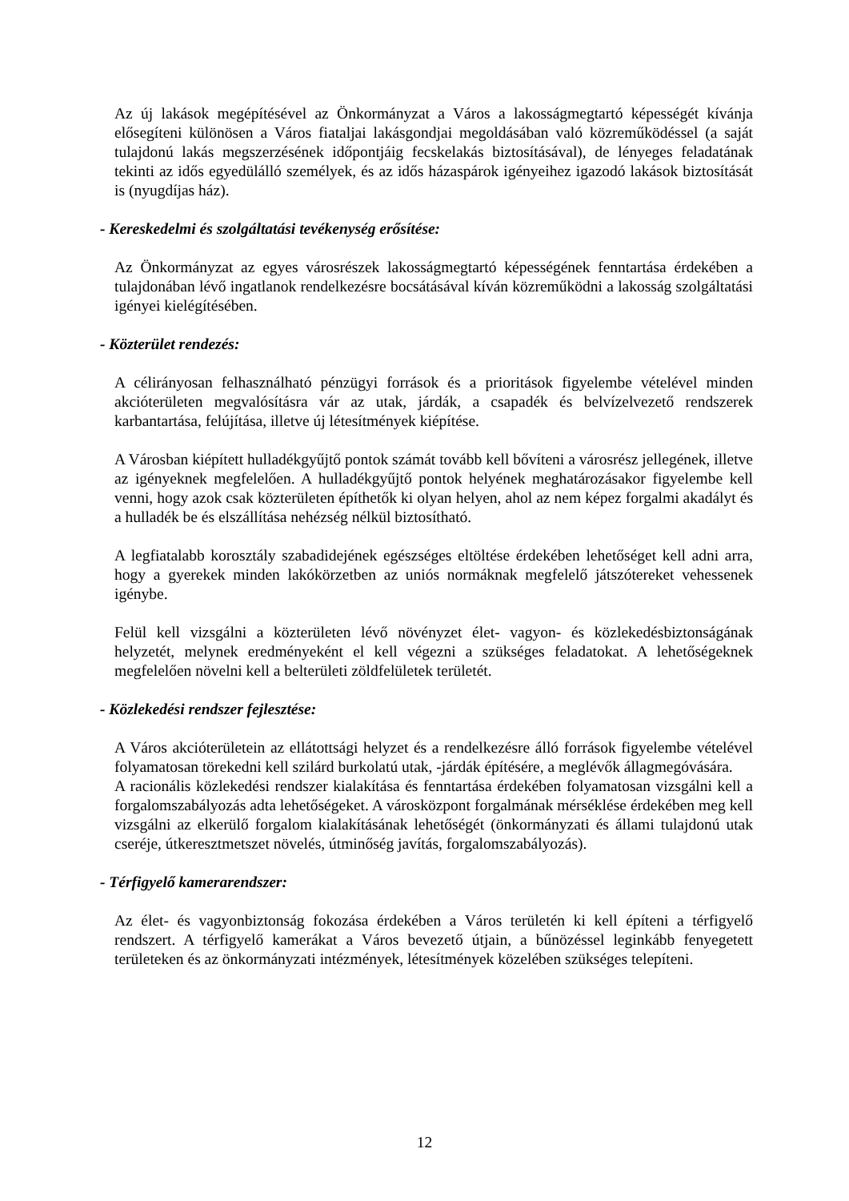Az új lakások megépítésével az Önkormányzat a Város a lakosságmegtartó képességét kívánja elősegíteni különösen a Város fiataljai lakásgondjai megoldásában való közreműködéssel (a saját tulajdonú lakás megszerzésének időpontjáig fecskelakás biztosításával), de lényeges feladatának tekinti az idős egyedülálló személyek, és az idős házaspárok igényeihez igazodó lakások biztosítását is (nyugdíjas ház).
- Kereskedelmi és szolgáltatási tevékenység erősítése:
Az Önkormányzat az egyes városrészek lakosságmegtartó képességének fenntartása érdekében a tulajdonában lévő ingatlanok rendelkezésre bocsátásával kíván közreműködni a lakosság szolgáltatási igényei kielégítésében.
- Közterület rendezés:
A célirányosan felhasználható pénzügyi források és a prioritások figyelembe vételével minden akcióterületen megvalósításra vár az utak, járdák, a csapadék és belvízelvezető rendszerek karbantartása, felújítása, illetve új létesítmények kiépítése.
A Városban kiépített hulladékgyűjtő pontok számát tovább kell bővíteni a városrész jellegének, illetve az igényeknek megfelelően. A hulladékgyűjtő pontok helyének meghatározásakor figyelembe kell venni, hogy azok csak közterületen építhetők ki olyan helyen, ahol az nem képez forgalmi akadályt és a hulladék be és elszállítása nehézség nélkül biztosítható.
A legfiatalabb korosztály szabadidejének egészséges eltöltése érdekében lehetőséget kell adni arra, hogy a gyerekek minden lakókörzetben az uniós normáknak megfelelő játszótereket vehessenek igénybe.
Felül kell vizsgálni a közterületen lévő növényzet élet- vagyon- és közlekedésbiztonságának helyzetét, melynek eredményeként el kell végezni a szükséges feladatokat. A lehetőségeknek megfelelően növelni kell a belterületi zöldfelületek területét.
- Közlekedési rendszer fejlesztése:
A Város akcióterületein az ellátottsági helyzet és a rendelkezésre álló források figyelembe vételével folyamatosan törekedni kell szilárd burkolatú utak, -járdák építésére, a meglévők állagmegóvására.
A racionális közlekedési rendszer kialakítása és fenntartása érdekében folyamatosan vizsgálni kell a forgalomszabályozás adta lehetőségeket. A városközpont forgalmának mérséklése érdekében meg kell vizsgálni az elkerülő forgalom kialakításának lehetőségét (önkormányzati és állami tulajdonú utak cseréje, útkeresztmetszet növelés, útminőség javítás, forgalomszabályozás).
- Térfigyelő kamerarendszer:
Az élet- és vagyonbiztonság fokozása érdekében a Város területén ki kell építeni a térfigyelő rendszert. A térfigyelő kamerákat a Város bevezető útjain, a bűnözéssel leginkább fenyegetett területeken és az önkormányzati intézmények, létesítmények közelében szükséges telepíteni.
12